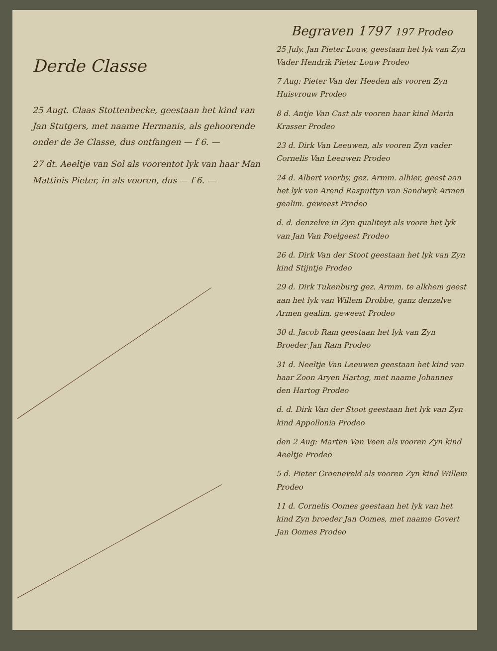Derde Classe
25 Augt. Claas Stottenbecke, geestaan het kind van Jan Stutgers, met naame Hermanis, als gehoorende onder de 3e Classe, dus ontfangen — f 6. —
27 dt. Aeeltje van Sol als voorentot lyk van haar Man Mattinis Pieter, in als vooren, dus — f 6. —
Begraven 1797 197 Prodeo
25 July. Jan Pieter Louw, geestaan het lyk van Zyn Vader Hendrik Pieter Louw Prodeo
7 Aug: Pieter Van der Heeden als vooren Zyn Huisvrouw Prodeo
8 d. Antje Van Cast als vooren haar kind Maria Krasser Prodeo
23 d. Dirk Van Leeuwen, als vooren Zyn vader Cornelis Van Leeuwen Prodeo
24 d. Albert voorby, gez. Armm. alhier, geest aan het lyk van Arend Rasputtyn van Sandwyk Armen gealim. geweest Prodeo
d. d. denzelve in Zyn qualiteyt als voore het lyk van Jan Van Poelgeest Prodeo
26 d. Dirk Van der Stoot geestaan het lyk van Zyn kind Stijntje Prodeo
29 d. Dirk Tukenburg gez. Armm. te alkhem geest aan het lyk van Willem Drobbe, ganz denzelve Armen gealim. geweest Prodeo
30 d. Jacob Ram geestaan het lyk van Zyn Broeder Jan Ram Prodeo
31 d. Neeltje Van Leeuwen geestaan het kind van haar Zoon Aryen Hartog, met naame Johannes den Hartog Prodeo
d. d. Dirk Van der Stoot geestaan het lyk van Zyn kind Appollonia Prodeo
den 2 Aug: Marten Van Veen als vooren Zyn kind Aeeltje Prodeo
5 d. Pieter Groeneveld als vooren Zyn kind Willem Prodeo
11 d. Cornelis Oomes geestaan het lyk van het kind Zyn broeder Jan Oomes, met naame Govert Jan Oomes Prodeo